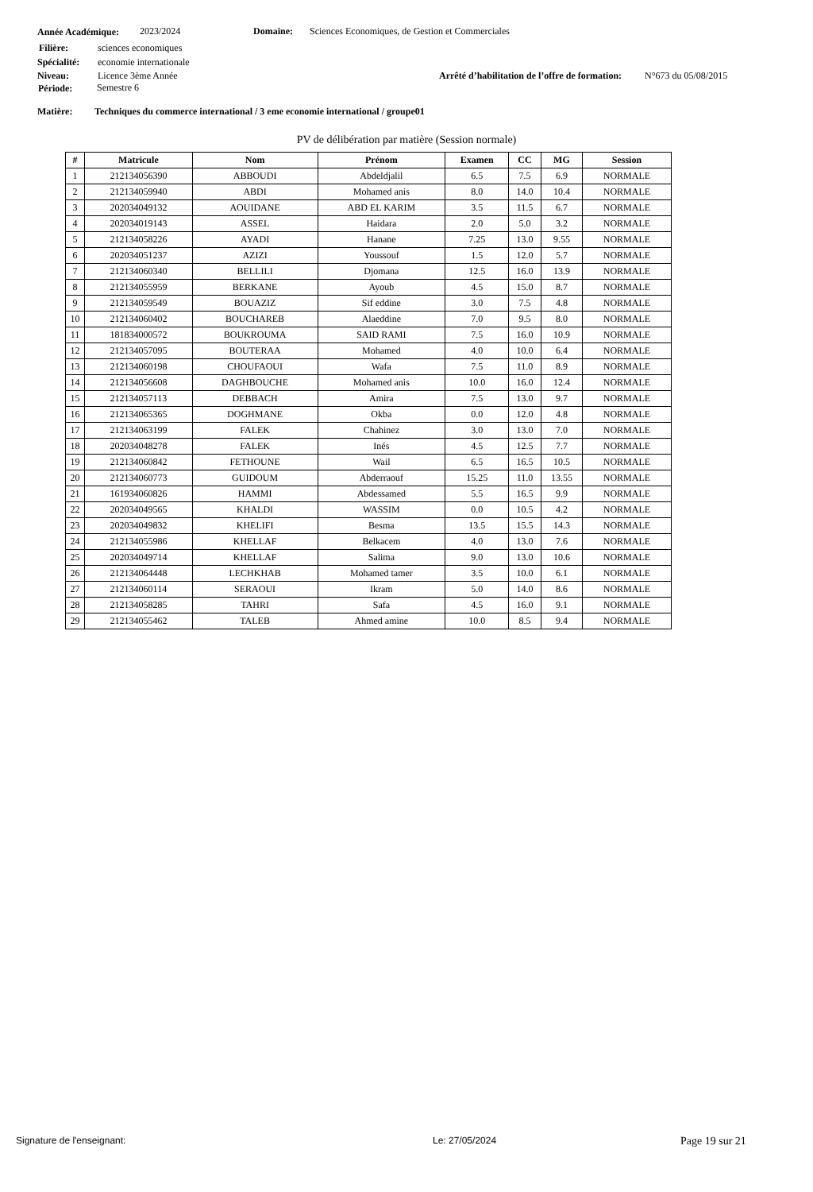Année Académique: 2023/2024 Domaine: Sciences Economiques, de Gestion et Commerciales
Filière: sciences economiques
Spécialité: economie internationale
Niveau: Licence 3ème Année Arrêté d’habilitation de l’offre de formation: N°673 du 05/08/2015
Période: Semestre 6
Matière: Techniques du commerce international / 3 eme economie international / groupe01
PV de délibération par matière (Session normale)
| # | Matricule | Nom | Prénom | Examen | CC | MG | Session |
| --- | --- | --- | --- | --- | --- | --- | --- |
| 1 | 212134056390 | ABBOUDI | Abdeldjalil | 6.5 | 7.5 | 6.9 | NORMALE |
| 2 | 212134059940 | ABDI | Mohamed anis | 8.0 | 14.0 | 10.4 | NORMALE |
| 3 | 202034049132 | AOUIDANE | ABD EL KARIM | 3.5 | 11.5 | 6.7 | NORMALE |
| 4 | 202034019143 | ASSEL | Haidara | 2.0 | 5.0 | 3.2 | NORMALE |
| 5 | 212134058226 | AYADI | Hanane | 7.25 | 13.0 | 9.55 | NORMALE |
| 6 | 202034051237 | AZIZI | Youssouf | 1.5 | 12.0 | 5.7 | NORMALE |
| 7 | 212134060340 | BELLILI | Djomana | 12.5 | 16.0 | 13.9 | NORMALE |
| 8 | 212134055959 | BERKANE | Ayoub | 4.5 | 15.0 | 8.7 | NORMALE |
| 9 | 212134059549 | BOUAZIZ | Sif eddine | 3.0 | 7.5 | 4.8 | NORMALE |
| 10 | 212134060402 | BOUCHAREB | Alaeddine | 7.0 | 9.5 | 8.0 | NORMALE |
| 11 | 181834000572 | BOUKROUMA | SAID RAMI | 7.5 | 16.0 | 10.9 | NORMALE |
| 12 | 212134057095 | BOUTERAA | Mohamed | 4.0 | 10.0 | 6.4 | NORMALE |
| 13 | 212134060198 | CHOUFAOUI | Wafa | 7.5 | 11.0 | 8.9 | NORMALE |
| 14 | 212134056608 | DAGHBOUCHE | Mohamed anis | 10.0 | 16.0 | 12.4 | NORMALE |
| 15 | 212134057113 | DEBBACH | Amira | 7.5 | 13.0 | 9.7 | NORMALE |
| 16 | 212134065365 | DOGHMANE | Okba | 0.0 | 12.0 | 4.8 | NORMALE |
| 17 | 212134063199 | FALEK | Chahinez | 3.0 | 13.0 | 7.0 | NORMALE |
| 18 | 202034048278 | FALEK | Inés | 4.5 | 12.5 | 7.7 | NORMALE |
| 19 | 212134060842 | FETHOUNE | Wail | 6.5 | 16.5 | 10.5 | NORMALE |
| 20 | 212134060773 | GUIDOUM | Abderraouf | 15.25 | 11.0 | 13.55 | NORMALE |
| 21 | 161934060826 | HAMMI | Abdessamed | 5.5 | 16.5 | 9.9 | NORMALE |
| 22 | 202034049565 | KHALDI | WASSIM | 0.0 | 10.5 | 4.2 | NORMALE |
| 23 | 202034049832 | KHELIFI | Besma | 13.5 | 15.5 | 14.3 | NORMALE |
| 24 | 212134055986 | KHELLAF | Belkacem | 4.0 | 13.0 | 7.6 | NORMALE |
| 25 | 202034049714 | KHELLAF | Salima | 9.0 | 13.0 | 10.6 | NORMALE |
| 26 | 212134064448 | LECHKHAB | Mohamed tamer | 3.5 | 10.0 | 6.1 | NORMALE |
| 27 | 212134060114 | SERAOUI | Ikram | 5.0 | 14.0 | 8.6 | NORMALE |
| 28 | 212134058285 | TAHRI | Safa | 4.5 | 16.0 | 9.1 | NORMALE |
| 29 | 212134055462 | TALEB | Ahmed amine | 10.0 | 8.5 | 9.4 | NORMALE |
Signature de l'enseignant: Le: 27/05/2024 Page 19 sur 21